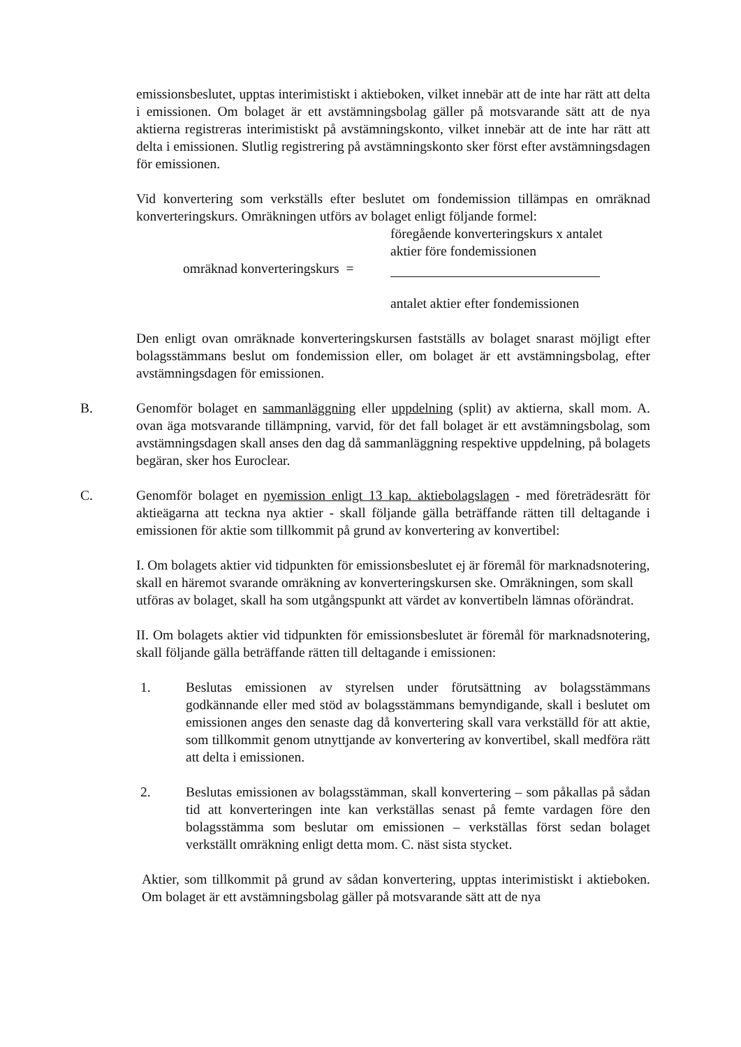emissionsbeslutet, upptas interimistiskt i aktieboken, vilket innebär att de inte har rätt att delta i emissionen. Om bolaget är ett avstämningsbolag gäller på motsvarande sätt att de nya aktierna registreras interimistiskt på avstämningskonto, vilket innebär att de inte har rätt att delta i emissionen. Slutlig registrering på avstämningskonto sker först efter avstämningsdagen för emissionen.
Vid konvertering som verkställs efter beslutet om fondemission tillämpas en omräknad konverteringskurs. Omräkningen utförs av bolaget enligt följande formel:
föregående konverteringskurs x antalet
aktier före fondemissionen
omräknad konverteringskurs =
antalet aktier efter fondemissionen
Den enligt ovan omräknade konverteringskursen fastställs av bolaget snarast möjligt efter bolagsstämmans beslut om fondemission eller, om bolaget är ett avstämningsbolag, efter avstämningsdagen för emissionen.
B. Genomför bolaget en sammanläggning eller uppdelning (split) av aktierna, skall mom. A. ovan äga motsvarande tillämpning, varvid, för det fall bolaget är ett avstämningsbolag, som avstämningsdagen skall anses den dag då sammanläggning respektive uppdelning, på bolagets begäran, sker hos Euroclear.
C. Genomför bolaget en nyemission enligt 13 kap. aktiebolagslagen - med företrädesrätt för aktieägarna att teckna nya aktier - skall följande gälla beträffande rätten till deltagande i emissionen för aktie som tillkommit på grund av konvertering av konvertibel:
I. Om bolagets aktier vid tidpunkten för emissionsbeslutet ej är föremål för marknadsnotering, skall en häremot svarande omräkning av konverteringskursen ske. Omräkningen, som skall utföras av bolaget, skall ha som utgångspunkt att värdet av konvertibeln lämnas oförändrat.
II. Om bolagets aktier vid tidpunkten för emissionsbeslutet är föremål för marknadsnotering, skall följande gälla beträffande rätten till deltagande i emissionen:
1. Beslutas emissionen av styrelsen under förutsättning av bolagsstämmans godkännande eller med stöd av bolagsstämmans bemyndigande, skall i beslutet om emissionen anges den senaste dag då konvertering skall vara verkställd för att aktie, som tillkommit genom utnyttjande av konvertering av konvertibel, skall medföra rätt att delta i emissionen.
2. Beslutas emissionen av bolagsstämman, skall konvertering – som påkallas på sådan tid att konverteringen inte kan verkställas senast på femte vardagen före den bolagsstämma som beslutar om emissionen – verkställas först sedan bolaget verkställt omräkning enligt detta mom. C. näst sista stycket.
Aktier, som tillkommit på grund av sådan konvertering, upptas interimistiskt i aktieboken. Om bolaget är ett avstämningsbolag gäller på motsvarande sätt att de nya